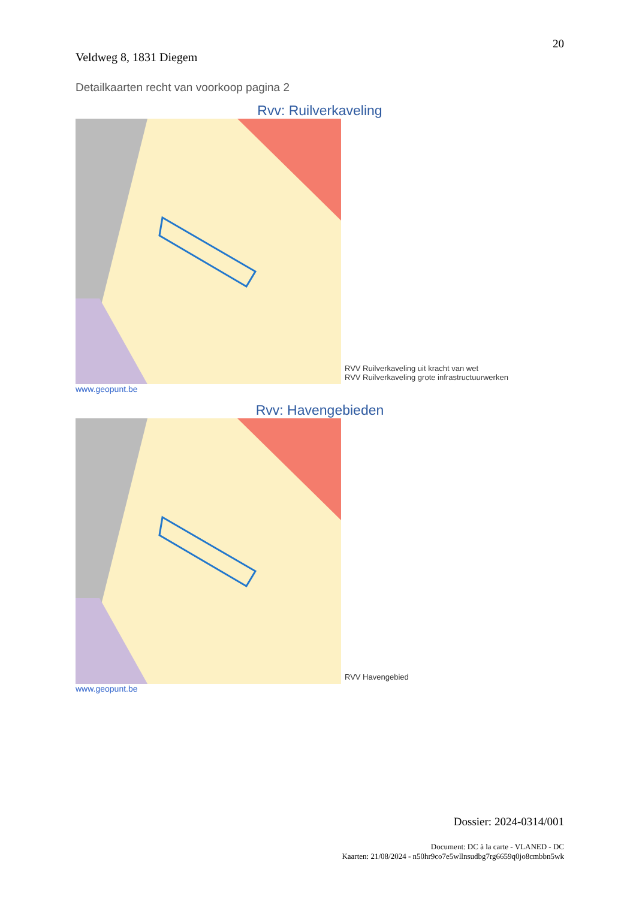20
Veldweg 8, 1831 Diegem
Detailkaarten recht van voorkoop pagina 2
Rvv: Ruilverkaveling
RVV Ruilverkaveling uit kracht van wet
RVV Ruilverkaveling grote infrastructuurwerken
www.geopunt.be
Rvv: Havengebieden
RVV Havengebied
www.geopunt.be
Dossier: 2024-0314/001
Document: DC à la carte - VLANED - DC
Kaarten: 21/08/2024 - n50hr9co7e5wllnsudbg7rg6659q0jo8cmbbn5wk